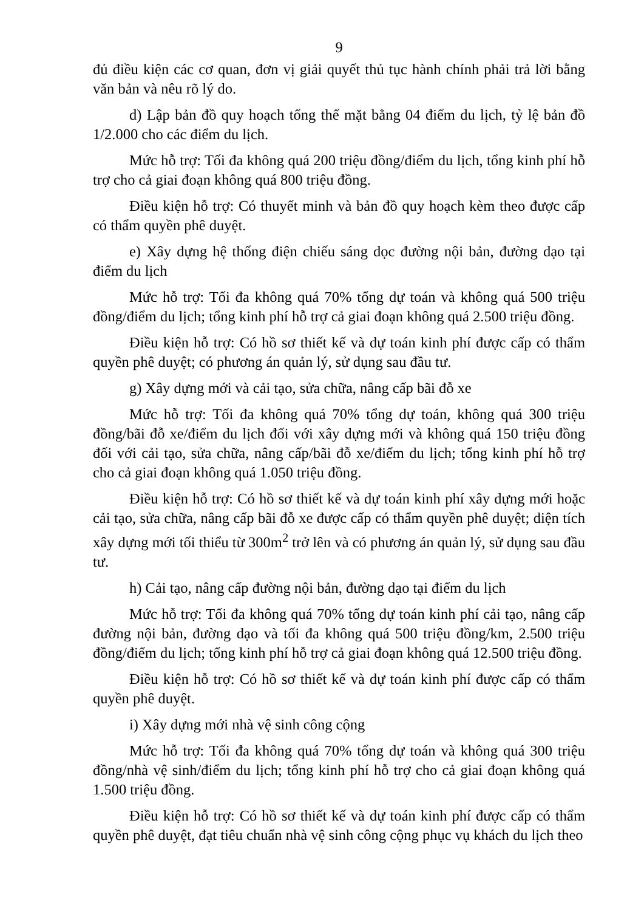9
đủ điều kiện các cơ quan, đơn vị giải quyết thủ tục hành chính phải trả lời bằng văn bản và nêu rõ lý do.
d) Lập bản đồ quy hoạch tổng thể mặt bằng 04 điểm du lịch, tỷ lệ bản đồ 1/2.000 cho các điểm du lịch.
Mức hỗ trợ: Tối đa không quá 200 triệu đồng/điểm du lịch, tổng kinh phí hỗ trợ cho cả giai đoạn không quá 800 triệu đồng.
Điều kiện hỗ trợ: Có thuyết minh và bản đồ quy hoạch kèm theo được cấp có thẩm quyền phê duyệt.
e) Xây dựng hệ thống điện chiếu sáng dọc đường nội bản, đường dạo tại điểm du lịch
Mức hỗ trợ: Tối đa không quá 70% tổng dự toán và không quá 500 triệu đồng/điểm du lịch; tổng kinh phí hỗ trợ cả giai đoạn không quá 2.500 triệu đồng.
Điều kiện hỗ trợ: Có hồ sơ thiết kế và dự toán kinh phí được cấp có thẩm quyền phê duyệt; có phương án quản lý, sử dụng sau đầu tư.
g) Xây dựng mới và cải tạo, sửa chữa, nâng cấp bãi đỗ xe
Mức hỗ trợ: Tối đa không quá 70% tổng dự toán, không quá 300 triệu đồng/bãi đỗ xe/điểm du lịch đối với xây dựng mới và không quá 150 triệu đồng đối với cải tạo, sửa chữa, nâng cấp/bãi đỗ xe/điểm du lịch; tổng kinh phí hỗ trợ cho cả giai đoạn không quá 1.050 triệu đồng.
Điều kiện hỗ trợ: Có hồ sơ thiết kế và dự toán kinh phí xây dựng mới hoặc cải tạo, sửa chữa, nâng cấp bãi đỗ xe được cấp có thẩm quyền phê duyệt; diện tích xây dựng mới tối thiểu từ 300m<sup>2</sup> trở lên và có phương án quản lý, sử dụng sau đầu tư.
h) Cải tạo, nâng cấp đường nội bản, đường dạo tại điểm du lịch
Mức hỗ trợ: Tối đa không quá 70% tổng dự toán kinh phí cải tạo, nâng cấp đường nội bản, đường dạo và tối đa không quá 500 triệu đồng/km, 2.500 triệu đồng/điểm du lịch; tổng kinh phí hỗ trợ cả giai đoạn không quá 12.500 triệu đồng.
Điều kiện hỗ trợ: Có hồ sơ thiết kế và dự toán kinh phí được cấp có thẩm quyền phê duyệt.
i) Xây dựng mới nhà vệ sinh công cộng
Mức hỗ trợ: Tối đa không quá 70% tổng dự toán và không quá 300 triệu đồng/nhà vệ sinh/điểm du lịch; tổng kinh phí hỗ trợ cho cả giai đoạn không quá 1.500 triệu đồng.
Điều kiện hỗ trợ: Có hồ sơ thiết kế và dự toán kinh phí được cấp có thẩm quyền phê duyệt, đạt tiêu chuẩn nhà vệ sinh công cộng phục vụ khách du lịch theo